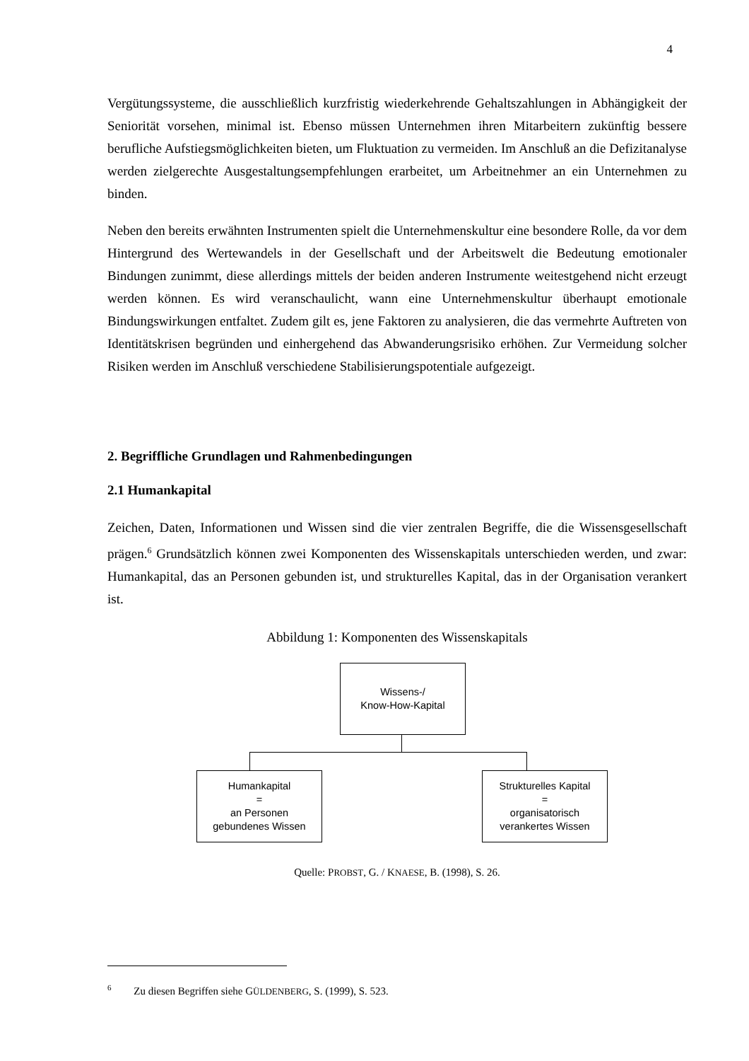4
Vergütungssysteme, die ausschließlich kurzfristig wiederkehrende Gehaltszahlungen in Abhängigkeit der Seniorität vorsehen, minimal ist. Ebenso müssen Unternehmen ihren Mitarbeitern zukünftig bessere berufliche Aufstiegsmöglichkeiten bieten, um Fluktuation zu vermeiden. Im Anschluß an die Defizitanalyse werden zielgerechte Ausgestaltungsempfehlungen erarbeitet, um Arbeitnehmer an ein Unternehmen zu binden.
Neben den bereits erwähnten Instrumenten spielt die Unternehmenskultur eine besondere Rolle, da vor dem Hintergrund des Wertewandels in der Gesellschaft und der Arbeitswelt die Bedeutung emotionaler Bindungen zunimmt, diese allerdings mittels der beiden anderen Instrumente weitestgehend nicht erzeugt werden können. Es wird veranschaulicht, wann eine Unternehmenskultur überhaupt emotionale Bindungswirkungen entfaltet. Zudem gilt es, jene Faktoren zu analysieren, die das vermehrte Auftreten von Identitätskrisen begründen und einhergehend das Abwanderungsrisiko erhöhen. Zur Vermeidung solcher Risiken werden im Anschluß verschiedene Stabilisierungspotentiale aufgezeigt.
2. Begriffliche Grundlagen und Rahmenbedingungen
2.1 Humankapital
Zeichen, Daten, Informationen und Wissen sind die vier zentralen Begriffe, die die Wissensgesellschaft prägen.<sup>6</sup> Grundsätzlich können zwei Komponenten des Wissenskapitals unterschieden werden, und zwar: Humankapital, das an Personen gebunden ist, und strukturelles Kapital, das in der Organisation verankert ist.
Abbildung 1: Komponenten des Wissenskapitals
Wissens-/
Know-How-Kapital
Humankapital
=
an Personen
gebundenes Wissen
Strukturelles Kapital
=
organisatorisch
verankertes Wissen
Quelle: PROBST, G. / KNAESE, B. (1998), S. 26.
<sup>6</sup> Zu diesen Begriffen siehe GÜLDENBERG, S. (1999), S. 523.